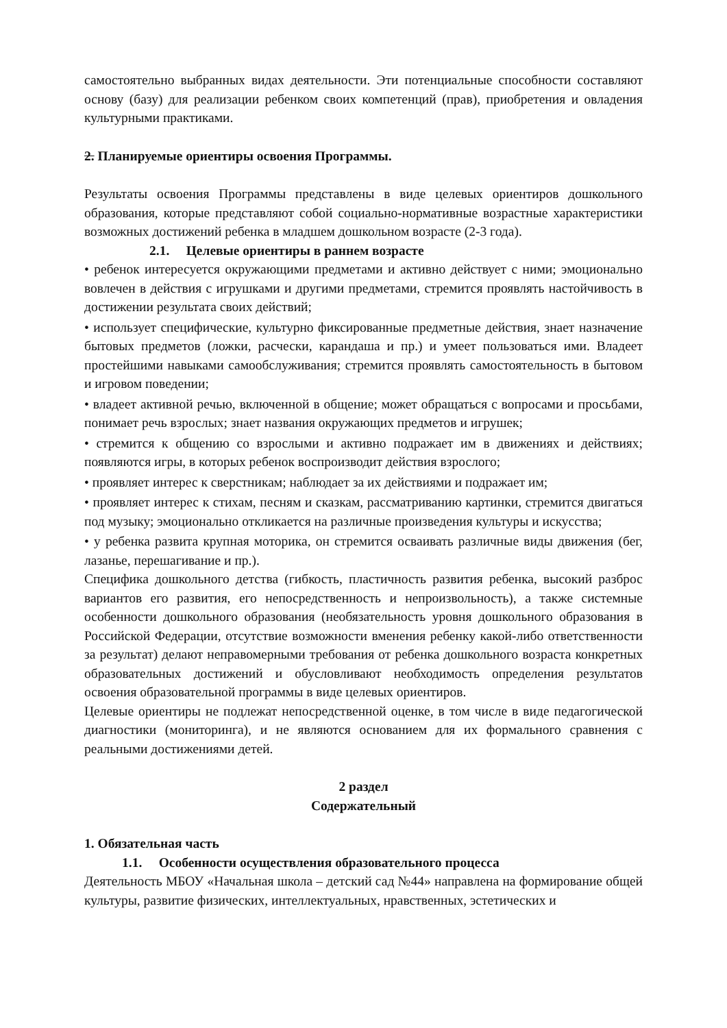самостоятельно выбранных видах деятельности. Эти потенциальные способности составляют основу (базу) для реализации ребенком своих компетенций (прав), приобретения и овладения культурными практиками.
2. Планируемые ориентиры освоения Программы.
Результаты освоения Программы представлены в виде целевых ориентиров дошкольного образования, которые представляют собой социально-нормативные возрастные характеристики возможных достижений ребенка в младшем дошкольном возрасте (2-3 года).
2.1. Целевые ориентиры в раннем возрасте
• ребенок интересуется окружающими предметами и активно действует с ними; эмоционально вовлечен в действия с игрушками и другими предметами, стремится проявлять настойчивость в достижении результата своих действий;
• использует специфические, культурно фиксированные предметные действия, знает назначение бытовых предметов (ложки, расчески, карандаша и пр.) и умеет пользоваться ими. Владеет простейшими навыками самообслуживания; стремится проявлять самостоятельность в бытовом и игровом поведении;
• владеет активной речью, включенной в общение; может обращаться с вопросами и просьбами, понимает речь взрослых; знает названия окружающих предметов и игрушек;
• стремится к общению со взрослыми и активно подражает им в движениях и действиях; появляются игры, в которых ребенок воспроизводит действия взрослого;
• проявляет интерес к сверстникам; наблюдает за их действиями и подражает им;
• проявляет интерес к стихам, песням и сказкам, рассматриванию картинки, стремится двигаться под музыку; эмоционально откликается на различные произведения культуры и искусства;
• у ребенка развита крупная моторика, он стремится осваивать различные виды движения (бег, лазанье, перешагивание и пр.).
Специфика дошкольного детства (гибкость, пластичность развития ребенка, высокий разброс вариантов его развития, его непосредственность и непроизвольность), а также системные особенности дошкольного образования (необязательность уровня дошкольного образования в Российской Федерации, отсутствие возможности вменения ребенку какой-либо ответственности за результат) делают неправомерными требования от ребенка дошкольного возраста конкретных образовательных достижений и обусловливают необходимость определения результатов освоения образовательной программы в виде целевых ориентиров.
Целевые ориентиры не подлежат непосредственной оценке, в том числе в виде педагогической диагностики (мониторинга), и не являются основанием для их формального сравнения с реальными достижениями детей.
2 раздел
Содержательный
1. Обязательная часть
1.1. Особенности осуществления образовательного процесса
Деятельность МБОУ «Начальная школа – детский сад №44» направлена на формирование общей культуры, развитие физических, интеллектуальных, нравственных, эстетических и